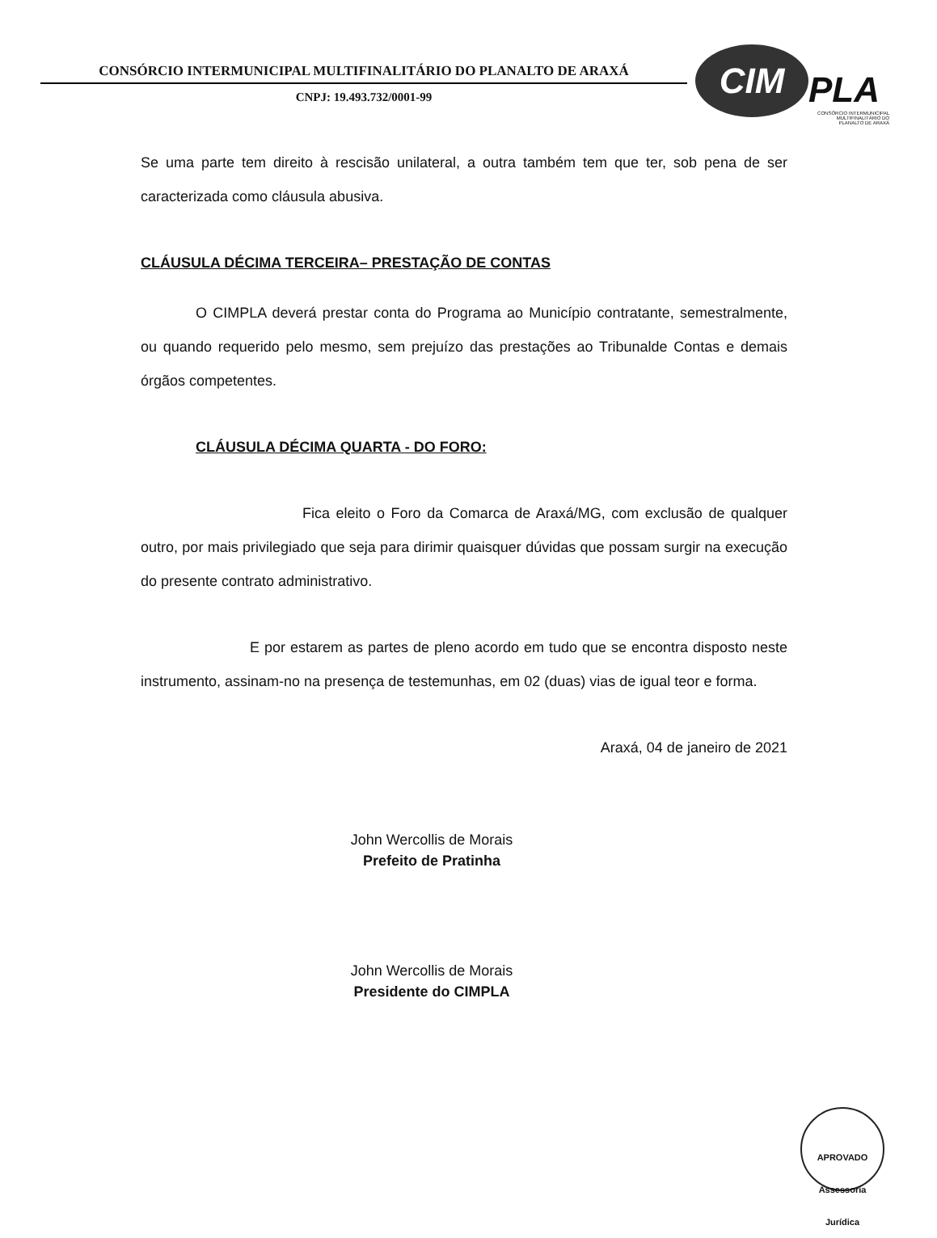CONSÓRCIO INTERMUNICIPAL MULTIFINALITÁRIO DO PLANALTO DE ARAXÁ
CNPJ: 19.493.732/0001-99
CIM PLA
CONSÓRCIO INTERMUNICIPAL
MULTIFINALITÁRIO DO
PLANALTO DE ARAXÁ
Se uma parte tem direito à rescisão unilateral, a outra também tem que ter, sob pena de ser caracterizada como cláusula abusiva.
CLÁUSULA DÉCIMA TERCEIRA– PRESTAÇÃO DE CONTAS
O CIMPLA deverá prestar conta do Programa ao Município contratante, semestralmente, ou quando requerido pelo mesmo, sem prejuízo das prestações ao Tribunalde Contas e demais órgãos competentes.
CLÁUSULA DÉCIMA QUARTA - DO FORO:
Fica eleito o Foro da Comarca de Araxá/MG, com exclusão de qualquer outro, por mais privilegiado que seja para dirimir quaisquer dúvidas que possam surgir na execução do presente contrato administrativo.
E por estarem as partes de pleno acordo em tudo que se encontra disposto neste instrumento, assinam-no na presença de testemunhas, em 02 (duas) vias de igual teor e forma.
Araxá, 04 de janeiro de 2021
John Wercollis de Morais
Prefeito de Pratinha
John Wercollis de Morais
Presidente do CIMPLA
APROVADO
Assessoria Jurídica